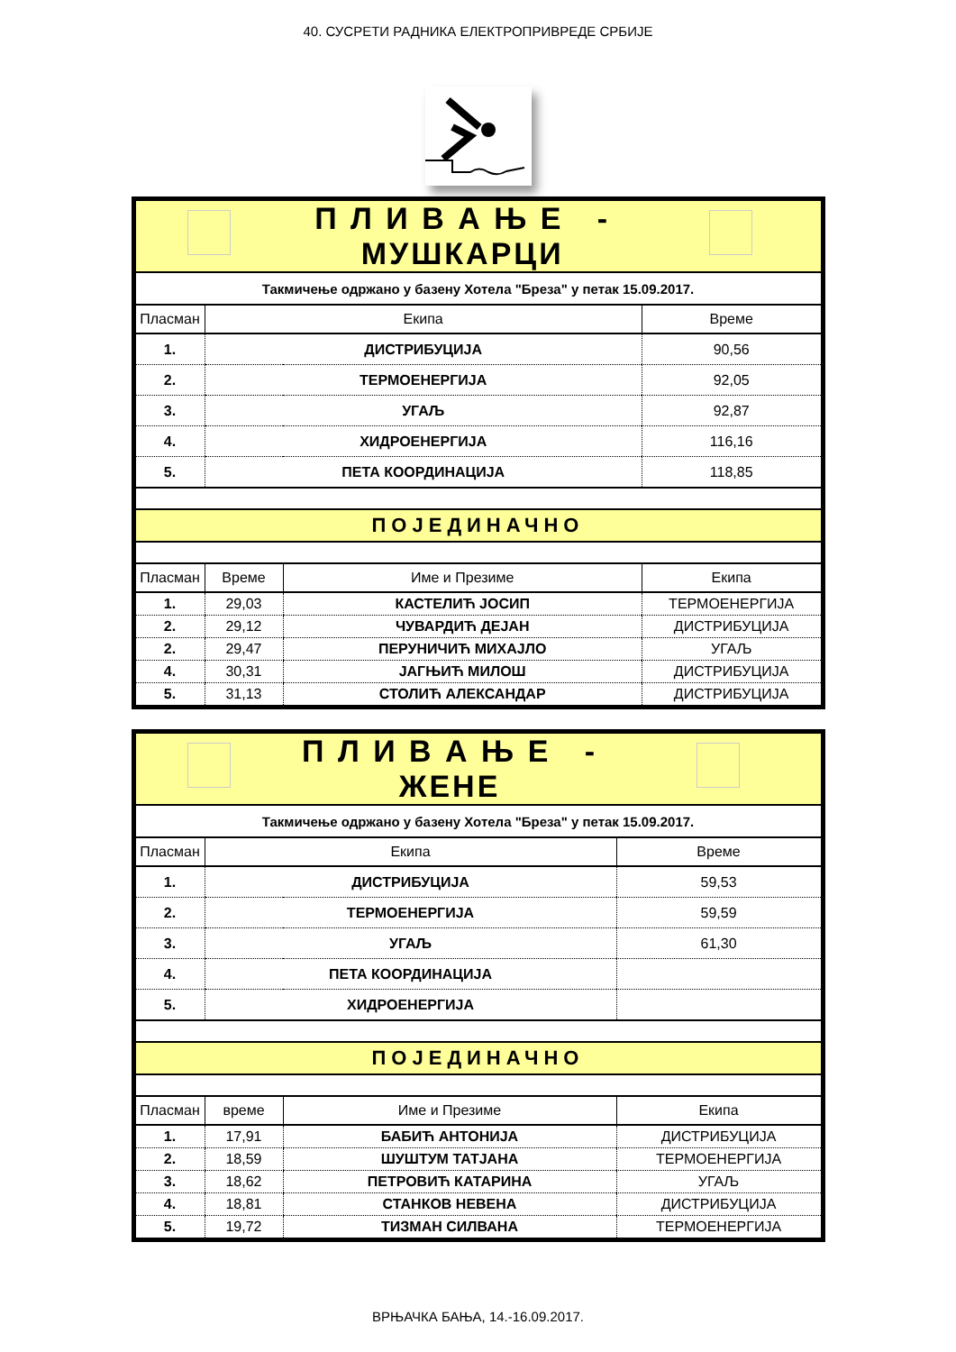40. СУСРЕТИ РАДНИКА ЕЛЕКТРОПРИВРЕДЕ СРБИЈЕ
| | | П Л И В А Њ Е - МУШКАРЦИ | | |
| Такмичење одржано у базену Хотела "Бреза" у петак 15.09.2017. | | | | |
| Пласман | Екипа | | Време | |
| 1. | ДИСТРИБУЦИЈА | | 90,56 | |
| 2. | ТЕРМОЕНЕРГИЈА | | 92,05 | |
| 3. | УГАЉ | | 92,87 | |
| 4. | ХИДРОЕНЕРГИЈА | | 116,16 | |
| 5. | ПЕТА КООРДИНАЦИЈА | | 118,85 | |
| ПОЈЕДИНАЧНО | | | | |
| Пласман | Време | Име и Презиме | Екипа | |
| 1. | 29,03 | КАСТЕЛИЋ ЈОСИП | ТЕРМОЕНЕРГИЈА | |
| 2. | 29,12 | ЧУВАРДИЋ ДЕЈАН | ДИСТРИБУЦИЈА | |
| 2. | 29,47 | ПЕРУНИЧИЋ МИХАЈЛО | УГАЉ | |
| 4. | 30,31 | ЈАГЊИЋ МИЛОШ | ДИСТРИБУЦИЈА | |
| 5. | 31,13 | СТОЛИЋ АЛЕКСАНДАР | ДИСТРИБУЦИЈА | |
| | | П Л И В А Њ Е - ЖЕНЕ | | |
| Такмичење одржано у базену Хотела "Бреза" у петак 15.09.2017. | | | | |
| Пласман | Екипа | | Време | |
| 1. | ДИСТРИБУЦИЈА | | 59,53 | |
| 2. | ТЕРМОЕНЕРГИЈА | | 59,59 | |
| 3. | УГАЉ | | 61,30 | |
| 4. | ПЕТА КООРДИНАЦИЈА | | | |
| 5. | ХИДРОЕНЕРГИЈА | | | |
| ПОЈЕДИНАЧНО | | | | |
| Пласман | време | Име и Презиме | Екипа | |
| 1. | 17,91 | БАБИЋ АНТОНИЈА | ДИСТРИБУЦИЈА | |
| 2. | 18,59 | ШУШТУМ ТАТЈАНА | ТЕРМОЕНЕРГИЈА | |
| 3. | 18,62 | ПЕТРОВИЋ КАТАРИНА | УГАЉ | |
| 4. | 18,81 | СТАНКОВ НЕВЕНА | ДИСТРИБУЦИЈА | |
| 5. | 19,72 | ТИЗМАН СИЛВАНА | ТЕРМОЕНЕРГИЈА | |
ВРЊАЧКА БАЊА, 14.-16.09.2017.